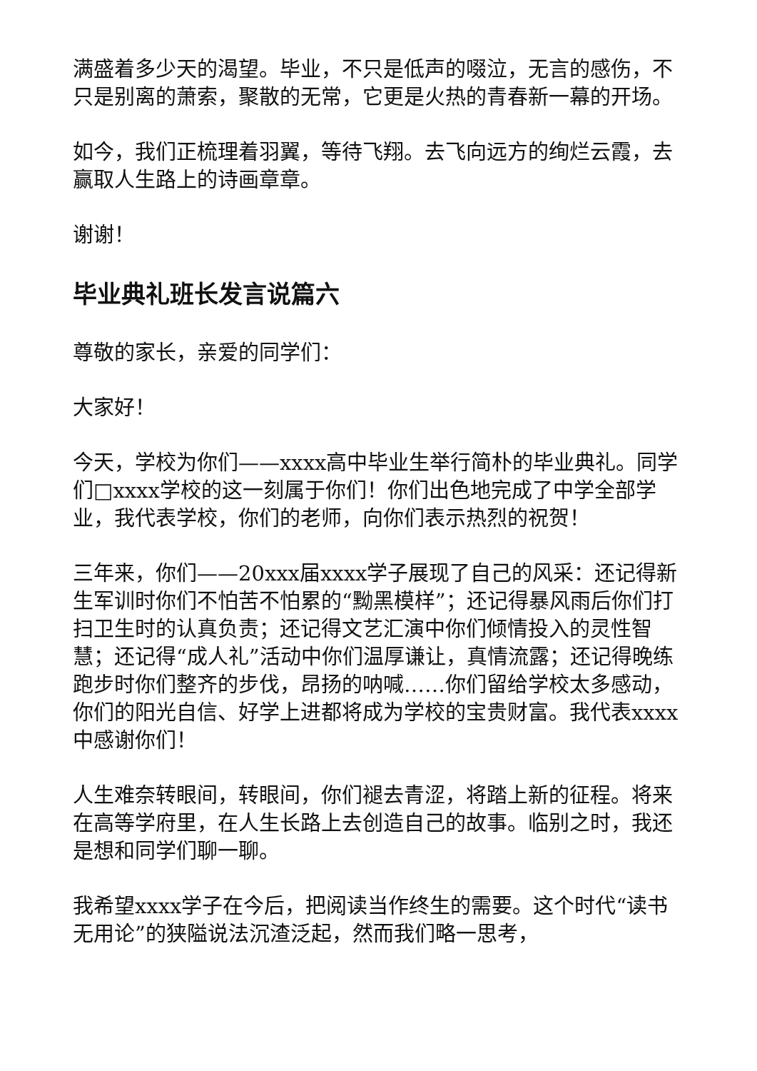满盛着多少天的渴望。毕业，不只是低声的啜泣，无言的感伤，不只是别离的萧索，聚散的无常，它更是火热的青春新一幕的开场。
如今，我们正梳理着羽翼，等待飞翔。去飞向远方的绚烂云霞，去赢取人生路上的诗画章章。
谢谢！
毕业典礼班长发言说篇六
尊敬的家长，亲爱的同学们：
大家好！
今天，学校为你们——xxxx高中毕业生举行简朴的毕业典礼。同学们□xxxx学校的这一刻属于你们！你们出色地完成了中学全部学业，我代表学校，你们的老师，向你们表示热烈的祝贺！
三年来，你们——20xxx届xxxx学子展现了自己的风采：还记得新生军训时你们不怕苦不怕累的“黝黑模样”；还记得暴风雨后你们打扫卫生时的认真负责；还记得文艺汇演中你们倾情投入的灵性智慧；还记得“成人礼”活动中你们温厚谦让，真情流露；还记得晚练跑步时你们整齐的步伐，昂扬的呐喊……你们留给学校太多感动，你们的阳光自信、好学上进都将成为学校的宝贵财富。我代表xxxx中感谢你们！
人生难奈转眼间，转眼间，你们褪去青涩，将踏上新的征程。将来在高等学府里，在人生长路上去创造自己的故事。临别之时，我还是想和同学们聊一聊。
我希望xxxx学子在今后，把阅读当作终生的需要。这个时代“读书无用论”的狭隘说法沉渣泛起，然而我们略一思考，